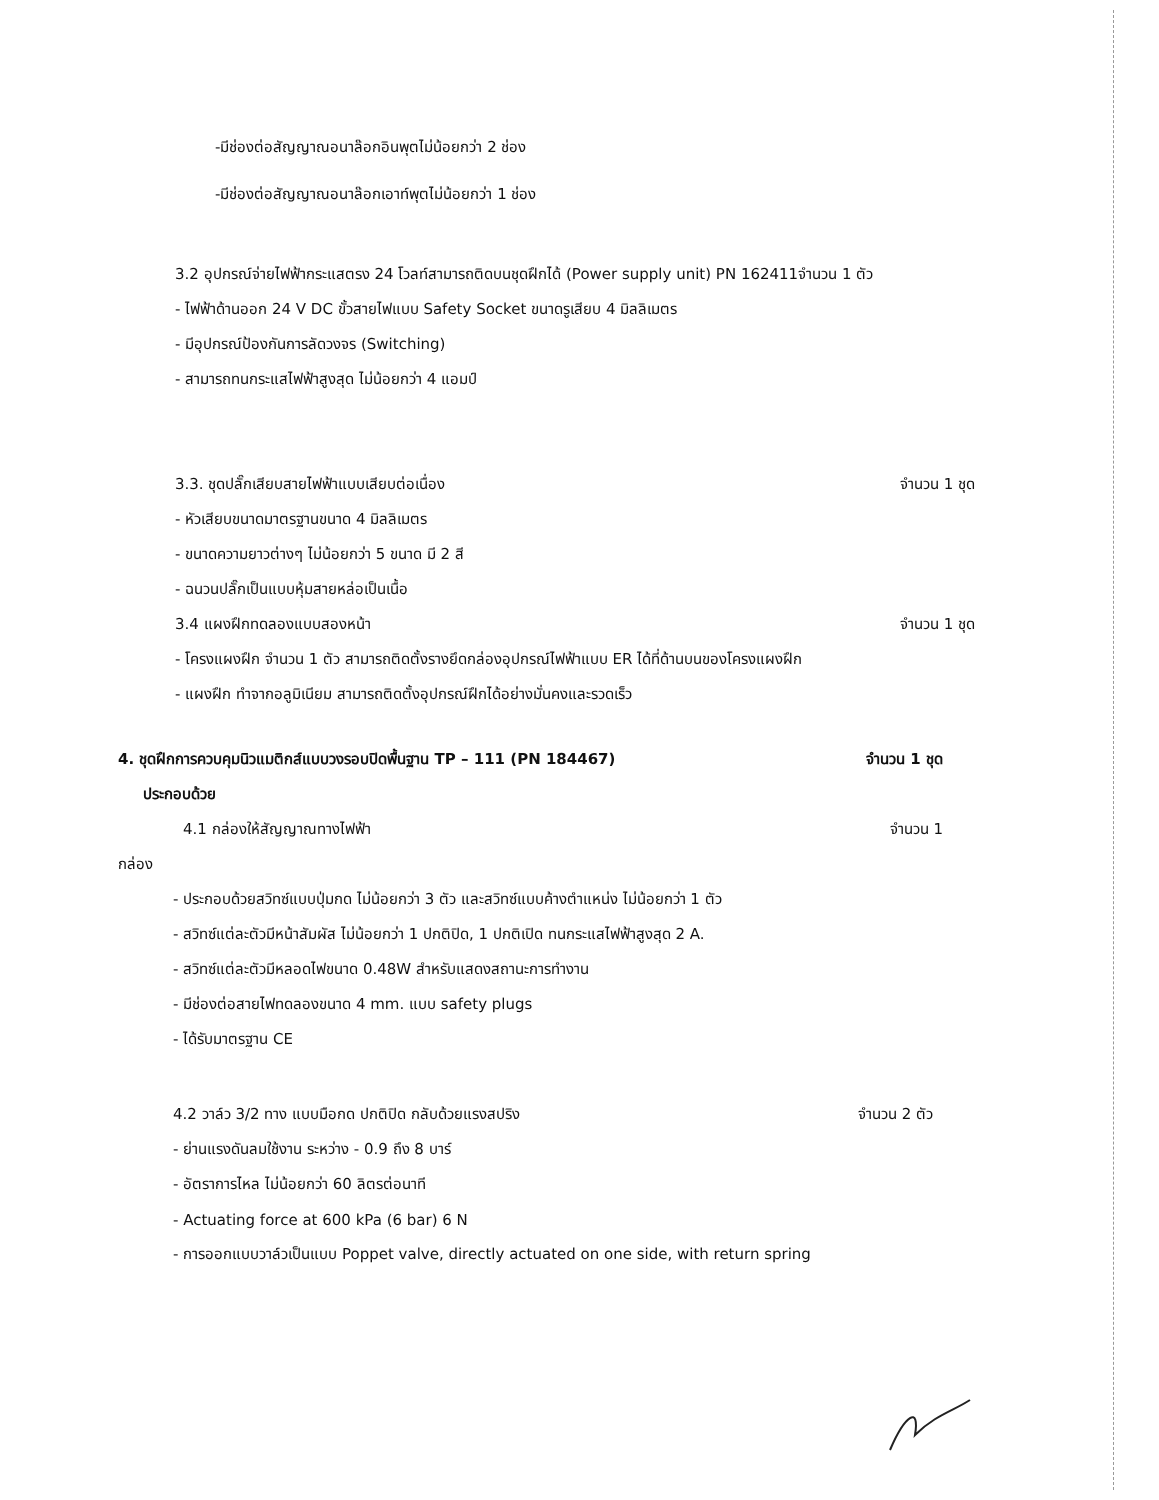-มีช่องต่อสัญญาณอนาล๊อกอินพุตไม่น้อยกว่า 2 ช่อง
-มีช่องต่อสัญญาณอนาล๊อกเอาท์พุตไม่น้อยกว่า 1 ช่อง
3.2 อุปกรณ์จ่ายไฟฟ้ากระแสตรง 24 โวลท์สามารถติดบนชุดฝึกได้ (Power supply unit) PN 162411จำนวน 1 ตัว
- ไฟฟ้าด้านออก 24 V DC ขั้วสายไฟแบบ Safety Socket ขนาดรูเสียบ 4 มิลลิเมตร
- มีอุปกรณ์ป้องกันการลัดวงจร (Switching)
- สามารถทนกระแสไฟฟ้าสูงสุด ไม่น้อยกว่า 4 แอมป์
3.3. ชุดปลั๊กเสียบสายไฟฟ้าแบบเสียบต่อเนื่อง จำนวน 1 ชุด
- หัวเสียบขนาดมาตรฐานขนาด 4 มิลลิเมตร
- ขนาดความยาวต่างๆ ไม่น้อยกว่า 5 ขนาด มี 2 สี
- ฉนวนปลั๊กเป็นแบบหุ้มสายหล่อเป็นเนื้อ
3.4 แผงฝึกทดลองแบบสองหน้า จำนวน 1 ชุด
- โครงแผงฝึก จำนวน 1 ตัว สามารถติดตั้งรางยึดกล่องอุปกรณ์ไฟฟ้าแบบ ER ได้ที่ด้านบนของโครงแผงฝึก
- แผงฝึก ทำจากอลูมิเนียม สามารถติดตั้งอุปกรณ์ฝึกได้อย่างมั่นคงและรวดเร็ว
4. ชุดฝึกการควบคุมนิวแมติกส์แบบวงรอบปิดพื้นฐาน TP – 111 (PN 184467) จำนวน 1 ชุด
ประกอบด้วย
4.1 กล่องให้สัญญาณทางไฟฟ้า จำนวน 1
กล่อง
- ประกอบด้วยสวิทซ์แบบปุ่มกด ไม่น้อยกว่า 3 ตัว และสวิทซ์แบบค้างตำแหน่ง ไม่น้อยกว่า 1 ตัว
- สวิทซ์แต่ละตัวมีหน้าสัมผัส ไม่น้อยกว่า 1 ปกติปิด, 1 ปกติเปิด ทนกระแสไฟฟ้าสูงสุด 2 A.
- สวิทซ์แต่ละตัวมีหลอดไฟขนาด 0.48W สำหรับแสดงสถานะการทำงาน
- มีช่องต่อสายไฟทดลองขนาด 4 mm. แบบ safety plugs
- ได้รับมาตรฐาน CE
4.2 วาล์ว 3/2 ทาง แบบมือกด ปกติปิด กลับด้วยแรงสปริง จำนวน 2 ตัว
- ย่านแรงดันลมใช้งาน ระหว่าง - 0.9 ถึง 8 บาร์
- อัตราการไหล ไม่น้อยกว่า 60 ลิตรต่อนาที
- Actuating force at 600 kPa (6 bar) 6 N
- การออกแบบวาล์วเป็นแบบ Poppet valve, directly actuated on one side, with return spring